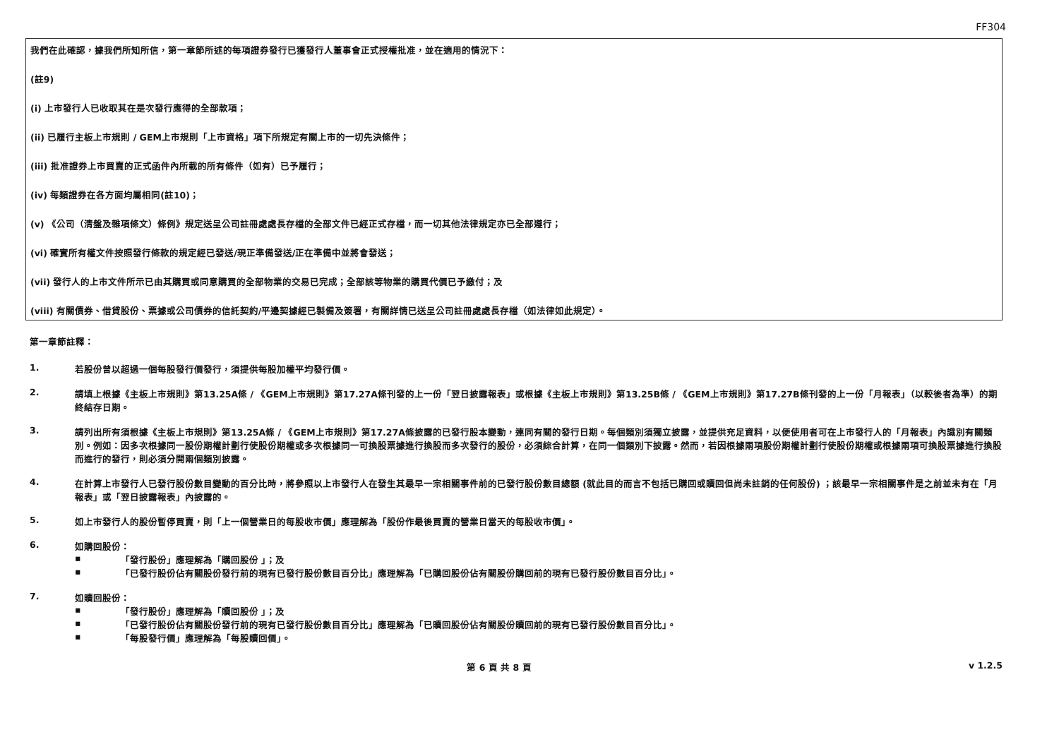FF304
我們在此確認，據我們所知所信，第一章節所述的每項證券發行已獲發行人董事會正式授權批准，並在適用的情況下：
(註9)
(i) 上市發行人已收取其在是次發行應得的全部款項；
(ii) 已履行主板上市規則 / GEM上市規則「上市資格」項下所規定有關上市的一切先決條件；
(iii) 批准證券上市買賣的正式函件內所載的所有條件（如有）已予履行；
(iv) 每類證券在各方面均屬相同(註10)；
(v) 《公司（清盤及雜項條文）條例》規定送呈公司註冊處處長存檔的全部文件已經正式存檔，而一切其他法律規定亦已全部遵行；
(vi) 確實所有權文件按照發行條款的規定經已發送/現正準備發送/正在準備中並將會發送；
(vii) 發行人的上市文件所示已由其購買或同意購買的全部物業的交易已完成；全部該等物業的購買代價已予繳付；及
(viii) 有關債券、借貸股份、票據或公司債券的信託契約/平邊契據經已製備及簽署，有關詳情已送呈公司註冊處處長存檔（如法律如此規定）。
第一章節註釋：
1. 若股份曾以超過一個每股發行價發行，須提供每股加權平均發行價。
2. 請填上根據《主板上市規則》第13.25A條 / 《GEM上市規則》第17.27A條刊發的上一份「翌日披露報表」或根據《主板上市規則》第13.25B條 / 《GEM上市規則》第17.27B條刊發的上一份「月報表」（以較後者為準）的期終結存日期。
3. 請列出所有須根據《主板上市規則》第13.25A條 / 《GEM上市規則》第17.27A條披露的已發行股本變動，連同有關的發行日期。每個類別須獨立披露，並提供充足資料，以便使用者可在上市發行人的「月報表」內識別有關類別。例如：因多次根據同一股份期權計劃行使股份期權或多次根據同一可換股票據進行換股而多次發行的股份，必須綜合計算，在同一個類別下披露。然而，若因根據兩項股份期權計劃行使股份期權或根據兩項可換股票據進行換股而進行的發行，則必須分開兩個類別披露。
4. 在計算上市發行人已發行股份數目變動的百分比時，將參照以上市發行人在發生其最早一宗相關事件前的已發行股份數目總額 (就此目的而言不包括已購回或贖回但尚未註銷的任何股份) ；該最早一宗相關事件是之前並未有在「月報表」或「翌日披露報表」內披露的。
5. 如上市發行人的股份暫停買賣，則「上一個營業日的每股收市價」應理解為「股份作最後買賣的營業日當天的每股收市價」。
6. 如購回股份：
▪ 「發行股份」應理解為「購回股份 」；及
▪ 「已發行股份佔有關股份發行前的現有已發行股份數目百分比」應理解為「已購回股份佔有關股份購回前的現有已發行股份數目百分比」。
7. 如贖回股份：
▪ 「發行股份」應理解為「贖回股份 」；及
▪ 「已發行股份佔有關股份發行前的現有已發行股份數目百分比」應理解為「已贖回股份佔有關股份贖回前的現有已發行股份數目百分比」。
▪ 「每股發行價」應理解為「每股贖回價」。
第 6 頁 共 8 頁 v 1.2.5